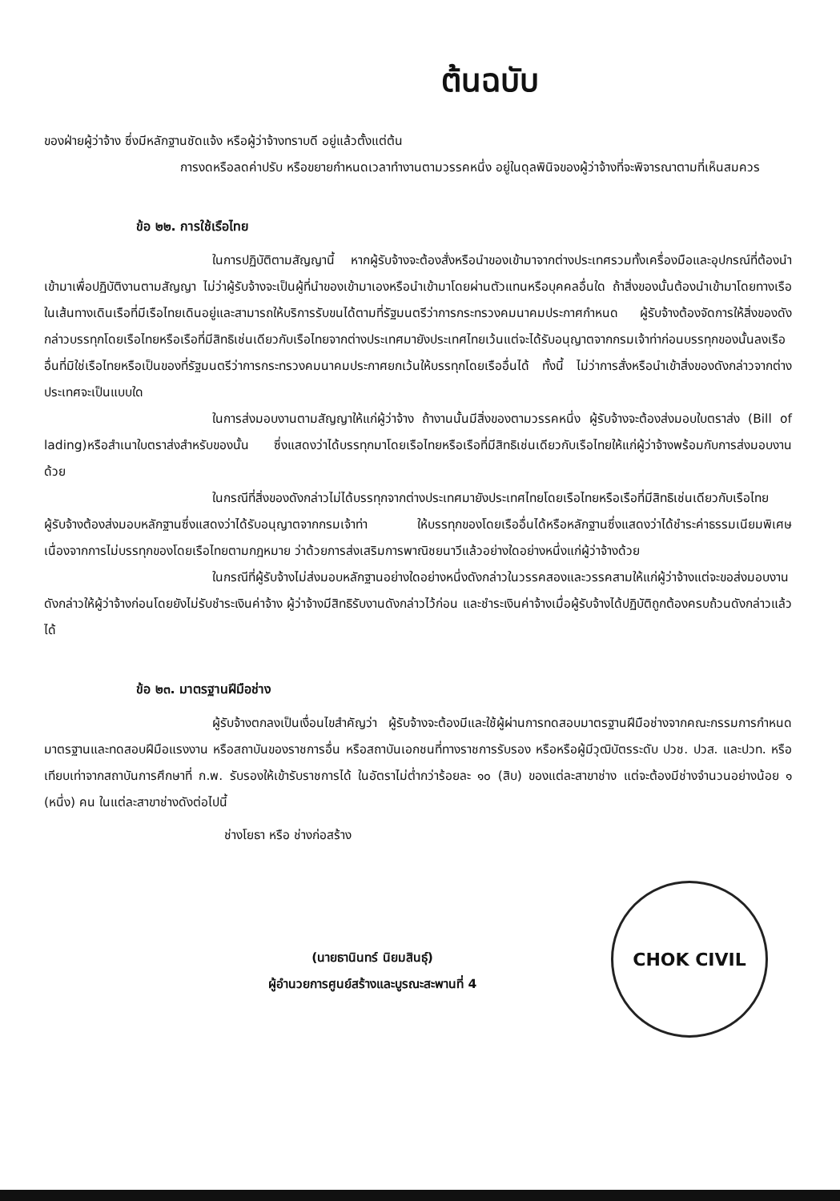ต้นฉบับ
ของฝ่ายผู้ว่าจ้าง ซึ่งมีหลักฐานชัดแจ้ง หรือผู้ว่าจ้างทราบดี อยู่แล้วตั้งแต่ต้น
การงดหรือลดค่าปรับ หรือขยายกำหนดเวลาทำงานตามวรรคหนึ่ง อยู่ในดุลพินิจของผู้ว่าจ้างที่จะพิจารณาตามที่เห็นสมควร
ข้อ ๒๒. การใช้เรือไทย
ในการปฏิบัติตามสัญญานี้ หากผู้รับจ้างจะต้องสั่งหรือนำของเข้ามาจากต่างประเทศรวมทั้งเครื่องมือและอุปกรณ์ที่ต้องนำเข้ามาเพื่อปฏิบัติงานตามสัญญา ไม่ว่าผู้รับจ้างจะเป็นผู้ที่นำของเข้ามาเองหรือนำเข้ามาโดยผ่านตัวแทนหรือบุคคลอื่นใด ถ้าสิ่งของนั้นต้องนำเข้ามาโดยทางเรือในเส้นทางเดินเรือที่มีเรือไทยเดินอยู่และสามารถให้บริการรับขนได้ตามที่รัฐมนตรีว่าการกระทรวงคมนาคมประกาศกำหนด ผู้รับจ้างต้องจัดการให้สิ่งของดังกล่าวบรรทุกโดยเรือไทยหรือเรือที่มีสิทธิเช่นเดียวกับเรือไทยจากต่างประเทศมายังประเทศไทยเว้นแต่จะได้รับอนุญาตจากกรมเจ้าท่าก่อนบรรทุกของนั้นลงเรืออื่นที่มิใช่เรือไทยหรือเป็นของที่รัฐมนตรีว่าการกระทรวงคมนาคมประกาศยกเว้นให้บรรทุกโดยเรืออื่นได้ ทั้งนี้ ไม่ว่าการสั่งหรือนำเข้าสิ่งของดังกล่าวจากต่างประเทศจะเป็นแบบใด
ในการส่งมอบงานตามสัญญาให้แก่ผู้ว่าจ้าง ถ้างานนั้นมีสิ่งของตามวรรคหนึ่ง ผู้รับจ้างจะต้องส่งมอบใบตราส่ง (Bill of lading)หรือสำเนาใบตราส่งสำหรับของนั้น ซึ่งแสดงว่าได้บรรทุกมาโดยเรือไทยหรือเรือที่มีสิทธิเช่นเดียวกับเรือไทยให้แก่ผู้ว่าจ้างพร้อมกับการส่งมอบงานด้วย
ในกรณีที่สิ่งของดังกล่าวไม่ได้บรรทุกจากต่างประเทศมายังประเทศไทยโดยเรือไทยหรือเรือที่มีสิทธิเช่นเดียวกับเรือไทย ผู้รับจ้างต้องส่งมอบหลักฐานซึ่งแสดงว่าได้รับอนุญาตจากกรมเจ้าท่า ให้บรรทุกของโดยเรืออื่นได้หรือหลักฐานซึ่งแสดงว่าได้ชำระค่าธรรมเนียมพิเศษ เนื่องจากการไม่บรรทุกของโดยเรือไทยตามกฎหมาย ว่าด้วยการส่งเสริมการพาณิชยนาวีแล้วอย่างใดอย่างหนึ่งแก่ผู้ว่าจ้างด้วย
ในกรณีที่ผู้รับจ้างไม่ส่งมอบหลักฐานอย่างใดอย่างหนึ่งดังกล่าวในวรรคสองและวรรคสามให้แก่ผู้ว่าจ้างแต่จะขอส่งมอบงานดังกล่าวให้ผู้ว่าจ้างก่อนโดยยังไม่รับชำระเงินค่าจ้าง ผู้ว่าจ้างมีสิทธิรับงานดังกล่าวไว้ก่อน และชำระเงินค่าจ้างเมื่อผู้รับจ้างได้ปฏิบัติถูกต้องครบถ้วนดังกล่าวแล้วได้
ข้อ ๒๓. มาตรฐานฝีมือช่าง
ผู้รับจ้างตกลงเป็นเงื่อนไขสำคัญว่า ผู้รับจ้างจะต้องมีและใช้ผู้ผ่านการทดสอบมาตรฐานฝีมือช่างจากคณะกรรมการกำหนดมาตรฐานและทดสอบฝีมือแรงงาน หรือสถาบันของราชการอื่น หรือสถาบันเอกชนที่ทางราชการรับรอง หรือหรือผู้มีวุฒิบัตรระดับ ปวช. ปวส. และปวท. หรือเทียบเท่าจากสถาบันการศึกษาที่ ก.พ. รับรองให้เข้ารับราชการได้ ในอัตราไม่ต่ำกว่าร้อยละ ๑๐ (สิบ) ของแต่ละสาขาช่าง แต่จะต้องมีช่างจำนวนอย่างน้อย ๑ (หนึ่ง) คน ในแต่ละสาขาช่างดังต่อไปนี้
ช่างโยธา หรือ ช่างก่อสร้าง
(นายธานินทร์ นิยมสินธุ์)
ผู้อำนวยการศูนย์สร้างและบูรณะสะพานที่ 4
CHOK CIVIL